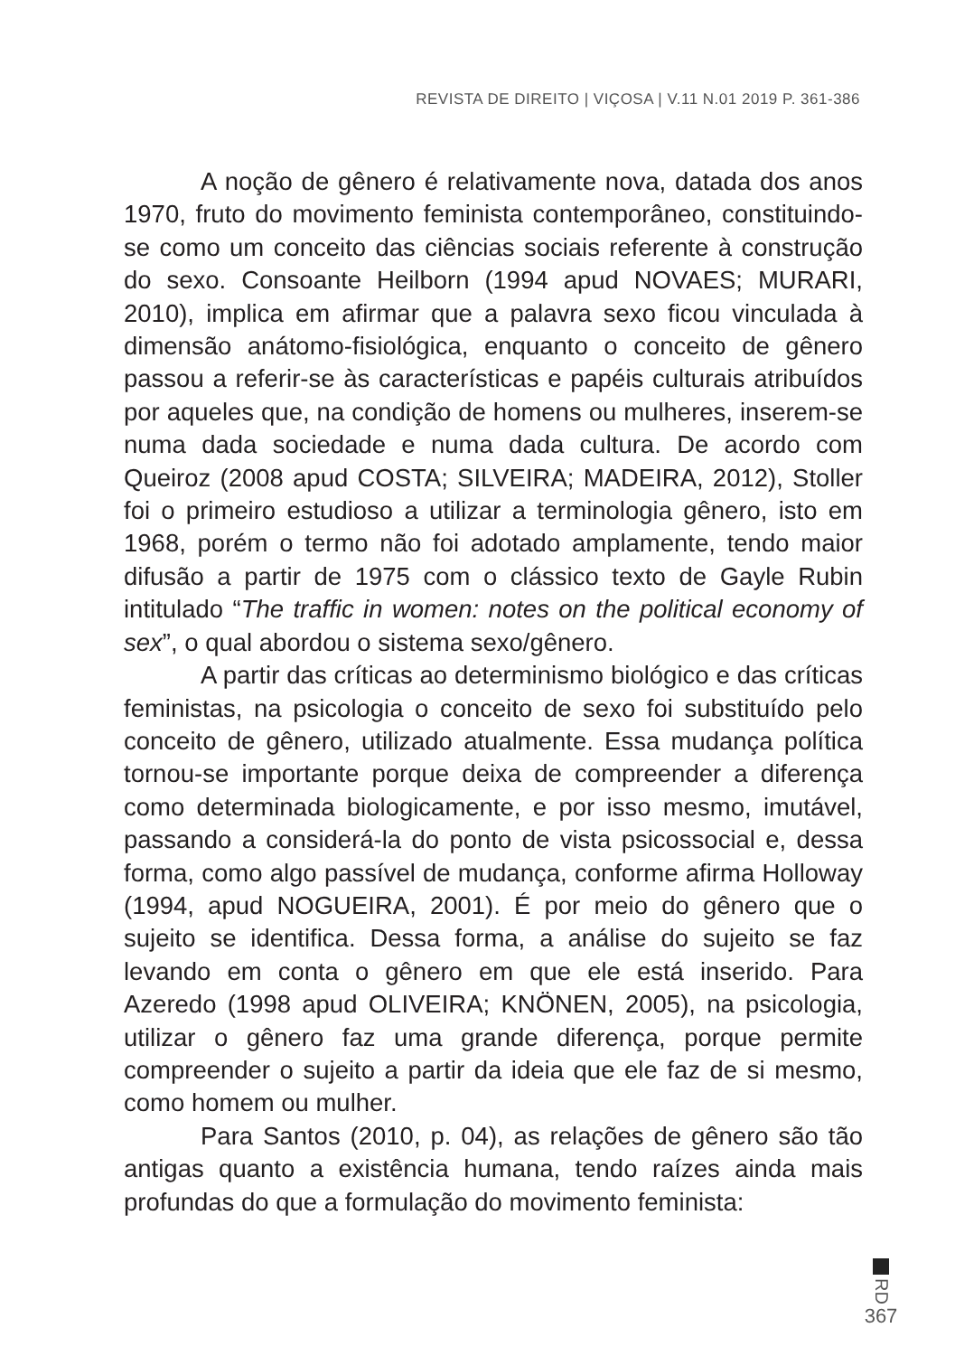REVISTA DE DIREITO | VIÇOSA | V.11 N.01 2019 P. 361-386
A noção de gênero é relativamente nova, datada dos anos 1970, fruto do movimento feminista contemporâneo, constituindo-se como um conceito das ciências sociais referente à construção do sexo. Consoante Heilborn (1994 apud NOVAES; MURARI, 2010), implica em afirmar que a palavra sexo ficou vinculada à dimensão anátomo-fisiológica, enquanto o conceito de gênero passou a referir-se às características e papéis culturais atribuídos por aqueles que, na condição de homens ou mulheres, inserem-se numa dada sociedade e numa dada cultura. De acordo com Queiroz (2008 apud COSTA; SILVEIRA; MADEIRA, 2012), Stoller foi o primeiro estudioso a utilizar a terminologia gênero, isto em 1968, porém o termo não foi adotado amplamente, tendo maior difusão a partir de 1975 com o clássico texto de Gayle Rubin intitulado “The traffic in women: notes on the political economy of sex”, o qual abordou o sistema sexo/gênero.
A partir das críticas ao determinismo biológico e das críticas feministas, na psicologia o conceito de sexo foi substituído pelo conceito de gênero, utilizado atualmente. Essa mudança política tornou-se importante porque deixa de compreender a diferença como determinada biologicamente, e por isso mesmo, imutável, passando a considerá-la do ponto de vista psicossocial e, dessa forma, como algo passível de mudança, conforme afirma Holloway (1994, apud NOGUEIRA, 2001). É por meio do gênero que o sujeito se identifica. Dessa forma, a análise do sujeito se faz levando em conta o gênero em que ele está inserido. Para Azeredo (1998 apud OLIVEIRA; KNÖNEN, 2005), na psicologia, utilizar o gênero faz uma grande diferença, porque permite compreender o sujeito a partir da ideia que ele faz de si mesmo, como homem ou mulher.
Para Santos (2010, p. 04), as relações de gênero são tão antigas quanto a existência humana, tendo raízes ainda mais profundas do que a formulação do movimento feminista:
RD
367